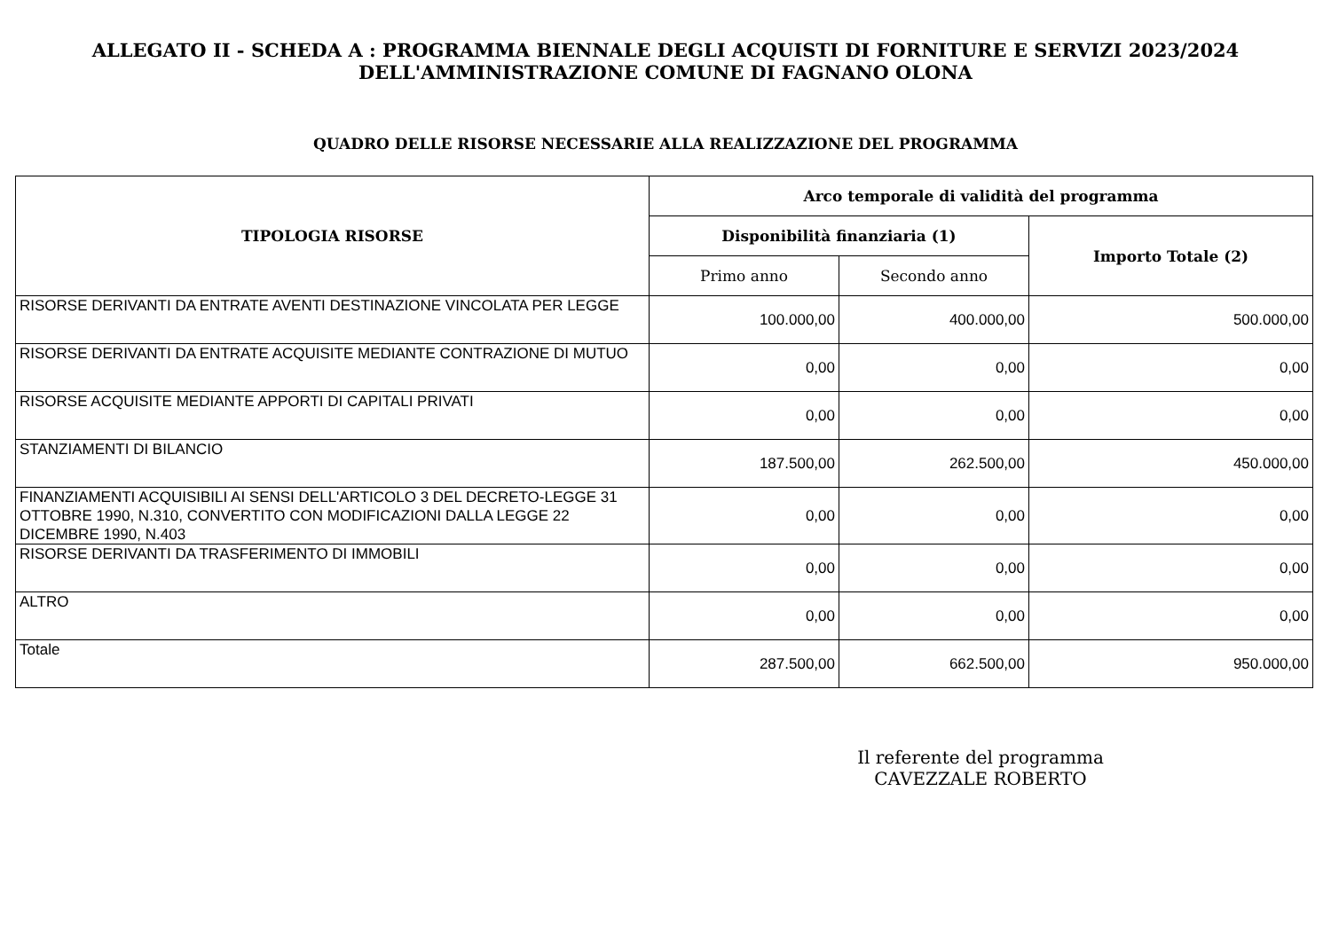ALLEGATO II - SCHEDA A : PROGRAMMA BIENNALE DEGLI ACQUISTI DI FORNITURE E SERVIZI 2023/2024
DELL'AMMINISTRAZIONE COMUNE DI FAGNANO OLONA
QUADRO DELLE RISORSE NECESSARIE ALLA REALIZZAZIONE DEL PROGRAMMA
| TIPOLOGIA RISORSE | Arco temporale di validità del programma | | |
| --- | --- | --- | --- |
| | Disponibilità finanziaria (1) | | Importo Totale (2) |
| | Primo anno | Secondo anno | |
| RISORSE DERIVANTI DA ENTRATE AVENTI DESTINAZIONE VINCOLATA PER LEGGE | 100.000,00 | 400.000,00 | 500.000,00 |
| RISORSE DERIVANTI DA ENTRATE ACQUISITE MEDIANTE CONTRAZIONE DI MUTUO | 0,00 | 0,00 | 0,00 |
| RISORSE ACQUISITE MEDIANTE APPORTI DI CAPITALI PRIVATI | 0,00 | 0,00 | 0,00 |
| STANZIAMENTI DI BILANCIO | 187.500,00 | 262.500,00 | 450.000,00 |
| FINANZIAMENTI ACQUISIBILI AI SENSI DELL'ARTICOLO 3 DEL DECRETO-LEGGE 31 OTTOBRE 1990, N.310, CONVERTITO CON MODIFICAZIONI DALLA LEGGE 22 DICEMBRE 1990, N.403 | 0,00 | 0,00 | 0,00 |
| RISORSE DERIVANTI DA TRASFERIMENTO DI IMMOBILI | 0,00 | 0,00 | 0,00 |
| ALTRO | 0,00 | 0,00 | 0,00 |
| Totale | 287.500,00 | 662.500,00 | 950.000,00 |
Il referente del programma
CAVEZZALE ROBERTO